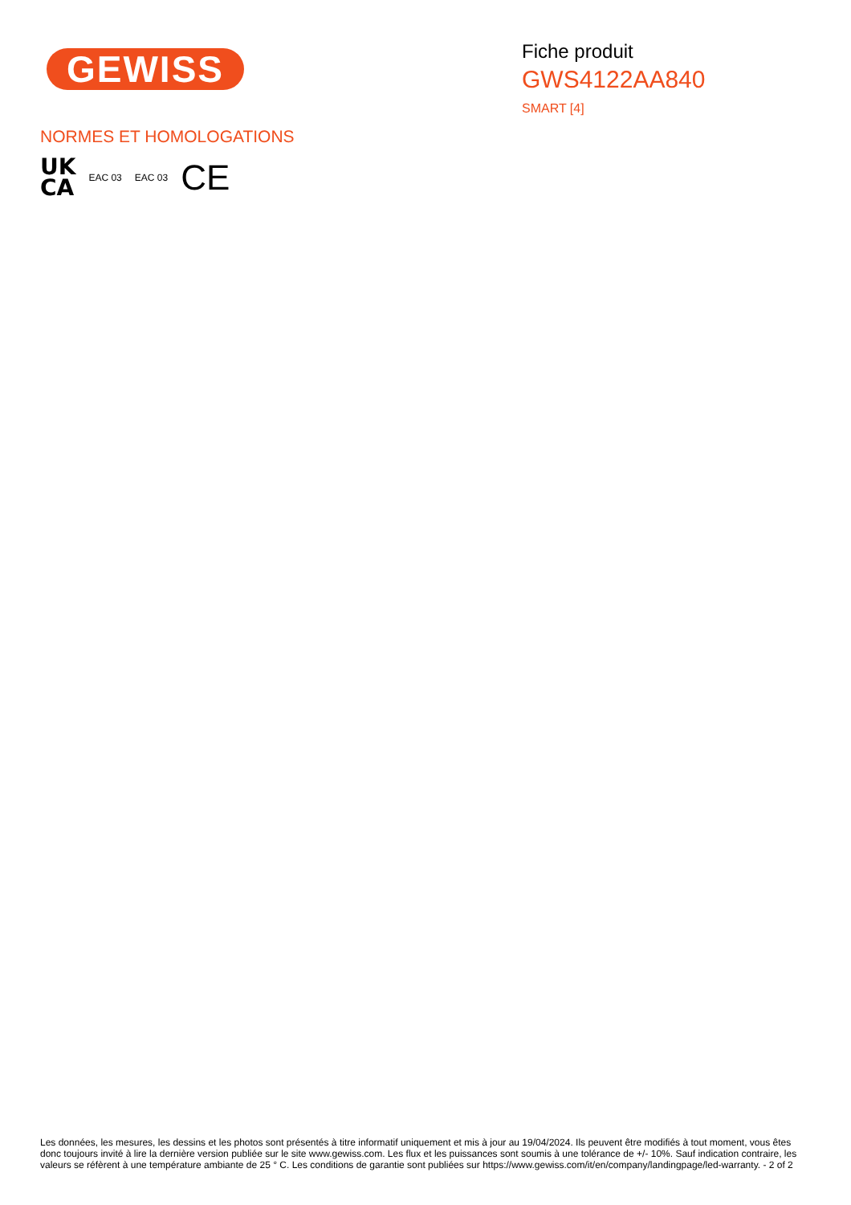GEWISS
Fiche produit
GWS4122AA840
SMART [4]
NORMES ET HOMOLOGATIONS
UK
CA
EAC 03 EAC 03
CE
Les données, les mesures, les dessins et les photos sont présentés à titre informatif uniquement et mis à jour au 19/04/2024. Ils peuvent être modifiés à tout moment, vous êtes donc toujours invité à lire la dernière version publiée sur le site www.gewiss.com. Les flux et les puissances sont soumis à une tolérance de +/- 10%. Sauf indication contraire, les valeurs se réfèrent à une température ambiante de 25 ° C. Les conditions de garantie sont publiées sur https://www.gewiss.com/it/en/company/landingpage/led-warranty. - 2 of 2